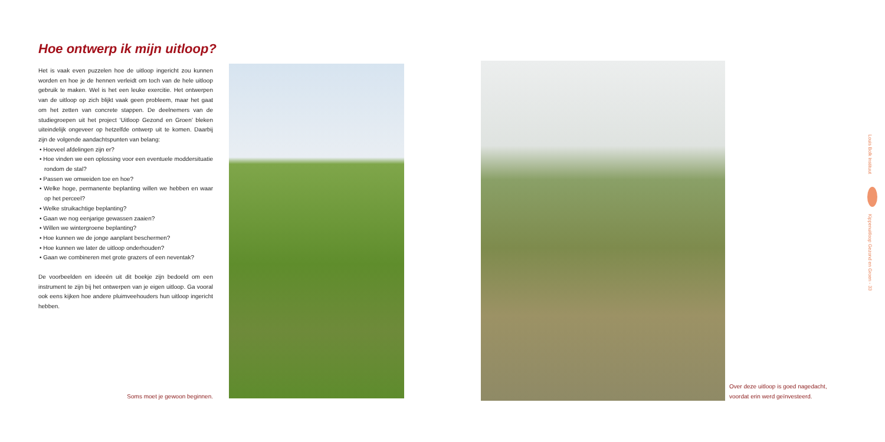Hoe ontwerp ik mijn uitloop?
Het is vaak even puzzelen hoe de uitloop ingericht zou kunnen worden en hoe je de hennen verleidt om toch van de hele uitloop gebruik te maken. Wel is het een leuke exercitie. Het ontwerpen van de uitloop op zich blijkt vaak geen probleem, maar het gaat om het zetten van concrete stappen. De deelnemers van de studiegroepen uit het project ‘Uitloop Gezond en Groen’ bleken uiteindelijk ongeveer op hetzelfde ontwerp uit te komen. Daarbij zijn de volgende aandachtspunten van belang:
• Hoeveel afdelingen zijn er?
• Hoe vinden we een oplossing voor een eventuele moddersituatie rondom de stal?
• Passen we omweiden toe en hoe?
• Welke hoge, permanente beplanting willen we hebben en waar op het perceel?
• Welke struikachtige beplanting?
• Gaan we nog eenjarige gewassen zaaien?
• Willen we wintergroene beplanting?
• Hoe kunnen we de jonge aanplant beschermen?
• Hoe kunnen we later de uitloop onderhouden?
• Gaan we combineren met grote grazers of een neventak?
De voorbeelden en ideeën uit dit boekje zijn bedoeld om een instrument te zijn bij het ontwerpen van je eigen uitloop. Ga vooral ook eens kijken hoe andere pluimveehouders hun uitloop ingericht hebben.
Soms moet je gewoon beginnen.
Over deze uitloop is goed nagedacht, voordat erin werd geïnvesteerd.
Louis Bolk Instituut
Kippenuitloop Gezond en Groen - 33